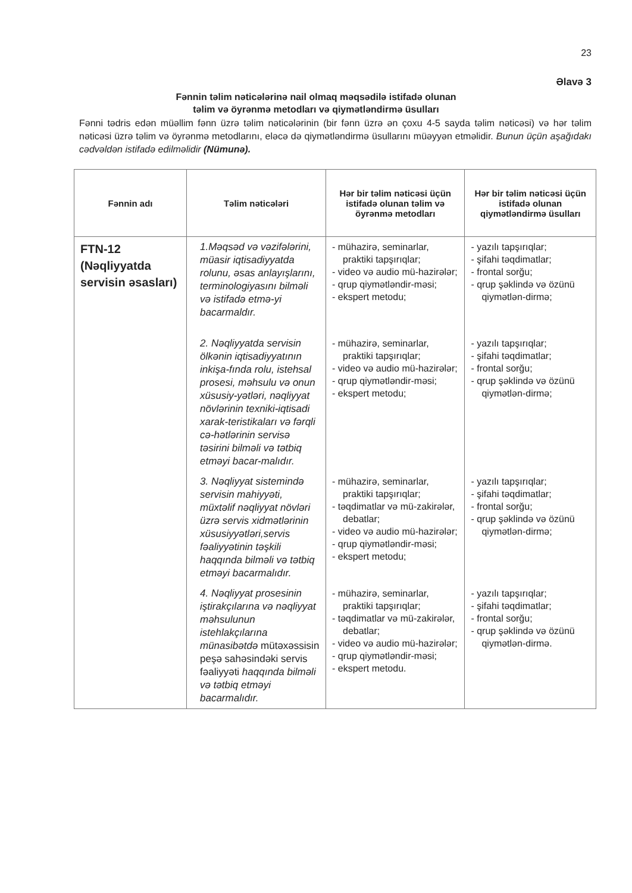23
Əlavə 3
Fənnin təlim nəticələrinə nail olmaq məqsədilə istifadə olunan
təlim və öyrənmə metodları və qiymətləndirmə üsulları
Fənni tədris edən müəllim fənn üzrə təlim nəticələrinin (bir fənn üzrə ən çoxu 4-5 sayda təlim nəticəsi) və hər təlim nəticəsi üzrə təlim və öyrənmə metodlarını, eləcə də qiymətləndirmə üsullarını müəyyən etməlidir. Bunun üçün aşağıdakı cədvəldən istifadə edilməlidir (Nümunə).
| Fənnin adı | Təlim nəticələri | Hər bir təlim nəticəsi üçün istifadə olunan təlim və öyrənmə metodları | Hər bir təlim nəticəsi üçün istifadə olunan qiymətləndirmə üsulları |
| --- | --- | --- | --- |
| FTN-12 (Nəqliyyatda servisin əsasları) | 1.Məqsəd və vəzifələrini, müasir iqtisadiyyatda rolunu, əsas anlayışlarını, terminologiyasını bilməli və istifadə etmə-yi bacarmaldır. | - mühazirə, seminarlar, praktiki tapşırıqlar; - video və audio mü-hazirələr; - qrup qiymətləndir-məsi; - ekspert metodu; | - yazılı tapşırıqlar; - şifahi təqdimatlar; - frontal sorğu; - qrup şəklində və özünü qiymətlən-dirmə; |
| | 2. Nəqliyyatda servisin ölkənin iqtisadiyyatının inkişa-fında rolu, istehsal prosesi, məhsulu və onun xüsusiy-yətləri, nəqliyyat növlərinin texniki-iqtisadi xarak-teristikaları və fərqli cə-hətlərinin servisə təsirini bilməli və tətbiq etməyi bacar-malıdır. | - mühazirə, seminarlar, praktiki tapşırıqlar; - video və audio mü-hazirələr; - qrup qiymətləndir-məsi; - ekspert metodu; | - yazılı tapşırıqlar; - şifahi təqdimatlar; - frontal sorğu; - qrup şəklində və özünü qiymətlən-dirmə; |
| | 3. Nəqliyyat sistemində servisin mahiyyəti, müxtəlif nəqliyyat növləri üzrə servis xidmətlərinin xüsusiyyətləri,servis fəaliyyətinin təşkili haqqında bilməli və tətbiq etməyi bacarmalıdır. | - mühazirə, seminarlar, praktiki tapşırıqlar; - təqdimatlar və mü-zakirələr, debatlar; - video və audio mü-hazirələr; - qrup qiymətləndir-məsi; - ekspert metodu; | - yazılı tapşırıqlar; - şifahi təqdimatlar; - frontal sorğu; - qrup şəklində və özünü qiymətlən-dirmə; |
| | 4. Nəqliyyat prosesinin iştirakçılarına və nəqliyyat məhsulunun istehlakçılarına münasibətdə mütəxəssisin peşə sahəsindəki servis fəaliyyəti haqqında bilməli və tətbiq etməyi bacarmalıdır. | - mühazirə, seminarlar, praktiki tapşırıqlar; - təqdimatlar və mü-zakirələr, debatlar; - video və audio mü-hazirələr; - qrup qiymətləndir-məsi; - ekspert metodu. | - yazılı tapşırıqlar; - şifahi təqdimatlar; - frontal sorğu; - qrup şəklində və özünü qiymətlən-dirmə. |